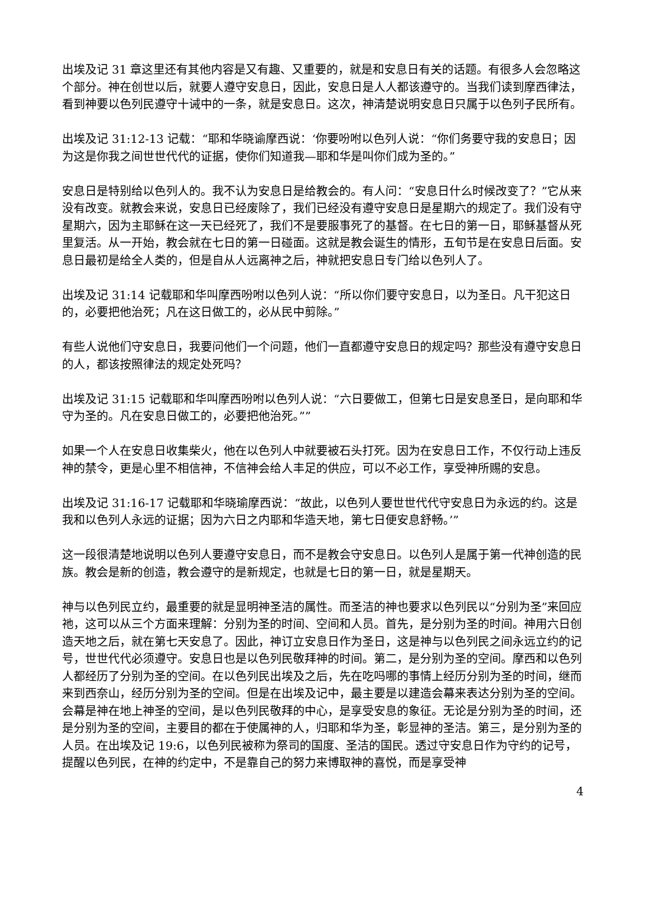出埃及记 31 章这里还有其他内容是又有趣、又重要的，就是和安息日有关的话题。有很多人会忽略这个部分。神在创世以后，就要人遵守安息日，因此，安息日是人人都该遵守的。当我们读到摩西律法，看到神要以色列民遵守十诫中的一条，就是安息日。这次，神清楚说明安息日只属于以色列子民所有。
出埃及记 31:12-13 记载：“耶和华晓谕摩西说：‘你要吩咐以色列人说：“你们务要守我的安息日；因为这是你我之间世世代代的证据，使你们知道我—耶和华是叫你们成为圣的。”
安息日是特别给以色列人的。我不认为安息日是给教会的。有人问：“安息日什么时候改变了？”它从来没有改变。就教会来说，安息日已经废除了，我们已经没有遵守安息日是星期六的规定了。我们没有守星期六，因为主耶稣在这一天已经死了，我们不是要服事死了的基督。在七日的第一日，耶稣基督从死里复活。从一开始，教会就在七日的第一日碰面。这就是教会诞生的情形，五旬节是在安息日后面。安息日最初是给全人类的，但是自从人远离神之后，神就把安息日专门给以色列人了。
出埃及记 31:14 记载耶和华叫摩西吩咐以色列人说：“所以你们要守安息日，以为圣日。凡干犯这日的，必要把他治死；凡在这日做工的，必从民中剪除。”
有些人说他们守安息日，我要问他们一个问题，他们一直都遵守安息日的规定吗？那些没有遵守安息日的人，都该按照律法的规定处死吗？
出埃及记 31:15 记载耶和华叫摩西吩咐以色列人说：“六日要做工，但第七日是安息圣日，是向耶和华守为圣的。凡在安息日做工的，必要把他治死。””
如果一个人在安息日收集柴火，他在以色列人中就要被石头打死。因为在安息日工作，不仅行动上违反神的禁令，更是心里不相信神，不信神会给人丰足的供应，可以不必工作，享受神所赐的安息。
出埃及记 31:16-17 记载耶和华晓瑜摩西说：“故此，以色列人要世世代代守安息日为永远的约。这是我和以色列人永远的证据；因为六日之内耶和华造天地，第七日便安息舒畅。’”
这一段很清楚地说明以色列人要遵守安息日，而不是教会守安息日。以色列人是属于第一代神创造的民族。教会是新的创造，教会遵守的是新规定，也就是七日的第一日，就是星期天。
神与以色列民立约，最重要的就是显明神圣洁的属性。而圣洁的神也要求以色列民以“分别为圣”来回应祂，这可以从三个方面来理解：分别为圣的时间、空间和人员。首先，是分别为圣的时间。神用六日创造天地之后，就在第七天安息了。因此，神订立安息日作为圣日，这是神与以色列民之间永远立约的记号，世世代代必须遵守。安息日也是以色列民敬拜神的时间。第二，是分别为圣的空间。摩西和以色列人都经历了分别为圣的空间。在以色列民出埃及之后，先在吃吗哪的事情上经历分别为圣的时间，继而来到西奈山，经历分别为圣的空间。但是在出埃及记中，最主要是以建造会幕来表达分别为圣的空间。会幕是神在地上神圣的空间，是以色列民敬拜的中心，是享受安息的象征。无论是分别为圣的时间，还是分别为圣的空间，主要目的都在于使属神的人，归耶和华为圣，彰显神的圣洁。第三，是分别为圣的人员。在出埃及记 19:6，以色列民被称为祭司的国度、圣洁的国民。透过守安息日作为守约的记号，提醒以色列民，在神的约定中，不是靠自己的努力来博取神的喜悦，而是享受神
4